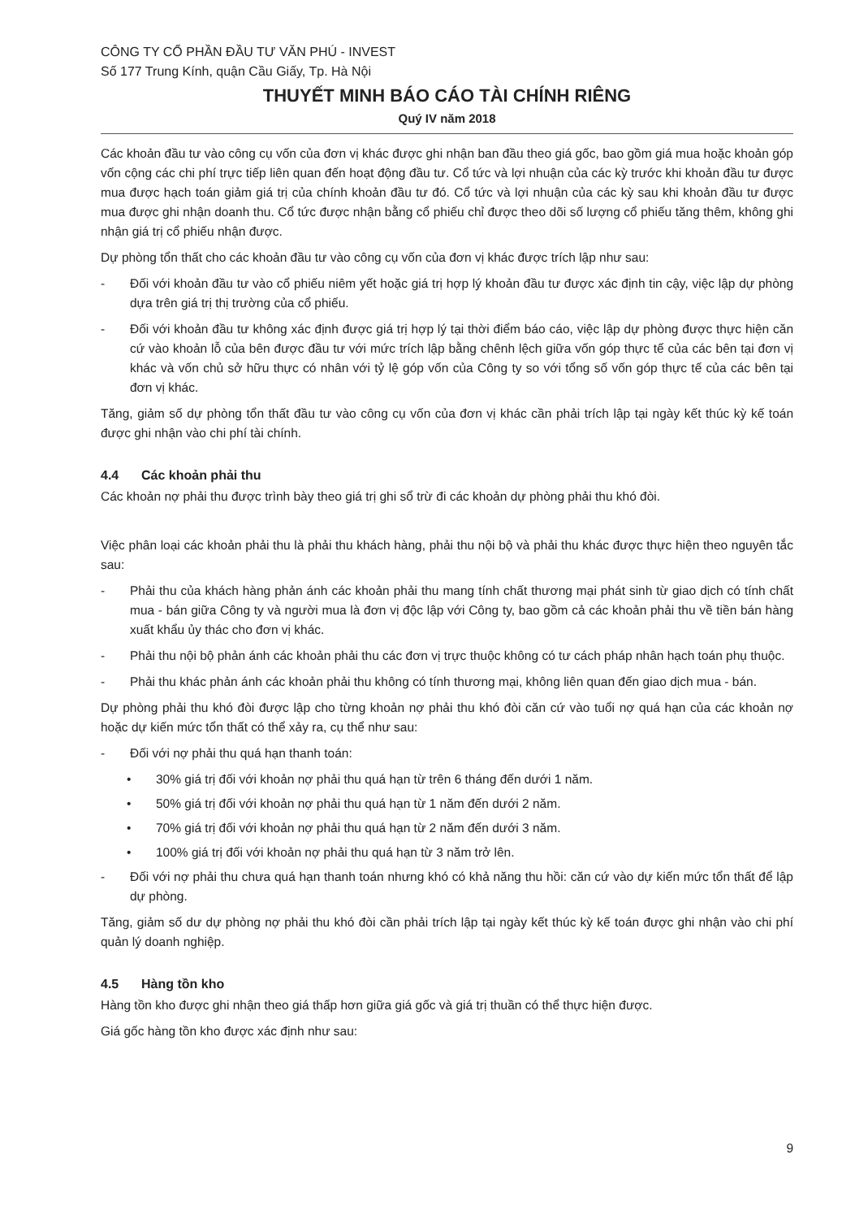CÔNG TY CỔ PHẦN ĐẦU TƯ VĂN PHÚ - INVEST
Số 177 Trung Kính, quận Cầu Giấy, Tp. Hà Nội
THUYẾT MINH BÁO CÁO TÀI CHÍNH RIÊNG
Quý IV năm 2018
Các khoản đầu tư vào công cụ vốn của đơn vị khác được ghi nhận ban đầu theo giá gốc, bao gồm giá mua hoặc khoản góp vốn cộng các chi phí trực tiếp liên quan đến hoạt động đầu tư. Cổ tức và lợi nhuận của các kỳ trước khi khoản đầu tư được mua được hạch toán giảm giá trị của chính khoản đầu tư đó. Cổ tức và lợi nhuận của các kỳ sau khi khoản đầu tư được mua được ghi nhận doanh thu. Cổ tức được nhận bằng cổ phiếu chỉ được theo dõi số lượng cổ phiếu tăng thêm, không ghi nhận giá trị cổ phiếu nhận được.
Dự phòng tổn thất cho các khoản đầu tư vào công cụ vốn của đơn vị khác được trích lập như sau:
- Đối với khoản đầu tư vào cổ phiếu niêm yết hoặc giá trị hợp lý khoản đầu tư được xác định tin cậy, việc lập dự phòng dựa trên giá trị thị trường của cổ phiếu.
- Đối với khoản đầu tư không xác định được giá trị hợp lý tại thời điểm báo cáo, việc lập dự phòng được thực hiện căn cứ vào khoản lỗ của bên được đầu tư với mức trích lập bằng chênh lệch giữa vốn góp thực tế của các bên tại đơn vị khác và vốn chủ sở hữu thực có nhân với tỷ lệ góp vốn của Công ty so với tổng số vốn góp thực tế của các bên tại đơn vị khác.
Tăng, giảm số dự phòng tổn thất đầu tư vào công cụ vốn của đơn vị khác cần phải trích lập tại ngày kết thúc kỳ kế toán được ghi nhận vào chi phí tài chính.
4.4 Các khoản phải thu
Các khoản nợ phải thu được trình bày theo giá trị ghi sổ trừ đi các khoản dự phòng phải thu khó đòi.
Việc phân loại các khoản phải thu là phải thu khách hàng, phải thu nội bộ và phải thu khác được thực hiện theo nguyên tắc sau:
- Phải thu của khách hàng phản ánh các khoản phải thu mang tính chất thương mại phát sinh từ giao dịch có tính chất mua - bán giữa Công ty và người mua là đơn vị độc lập với Công ty, bao gồm cả các khoản phải thu về tiền bán hàng xuất khẩu ủy thác cho đơn vị khác.
- Phải thu nội bộ phản ánh các khoản phải thu các đơn vị trực thuộc không có tư cách pháp nhân hạch toán phụ thuộc.
- Phải thu khác phản ánh các khoản phải thu không có tính thương mại, không liên quan đến giao dịch mua - bán.
Dự phòng phải thu khó đòi được lập cho từng khoản nợ phải thu khó đòi căn cứ vào tuổi nợ quá hạn của các khoản nợ hoặc dự kiến mức tổn thất có thể xảy ra, cụ thể như sau:
- Đối với nợ phải thu quá hạn thanh toán:
• 30% giá trị đối với khoản nợ phải thu quá hạn từ trên 6 tháng đến dưới 1 năm.
• 50% giá trị đối với khoản nợ phải thu quá hạn từ 1 năm đến dưới 2 năm.
• 70% giá trị đối với khoản nợ phải thu quá hạn từ 2 năm đến dưới 3 năm.
• 100% giá trị đối với khoản nợ phải thu quá hạn từ 3 năm trở lên.
- Đối với nợ phải thu chưa quá hạn thanh toán nhưng khó có khả năng thu hồi: căn cứ vào dự kiến mức tổn thất để lập dự phòng.
Tăng, giảm số dư dự phòng nợ phải thu khó đòi cần phải trích lập tại ngày kết thúc kỳ kế toán được ghi nhận vào chi phí quản lý doanh nghiệp.
4.5 Hàng tồn kho
Hàng tồn kho được ghi nhận theo giá thấp hơn giữa giá gốc và giá trị thuần có thể thực hiện được.
Giá gốc hàng tồn kho được xác định như sau:
9